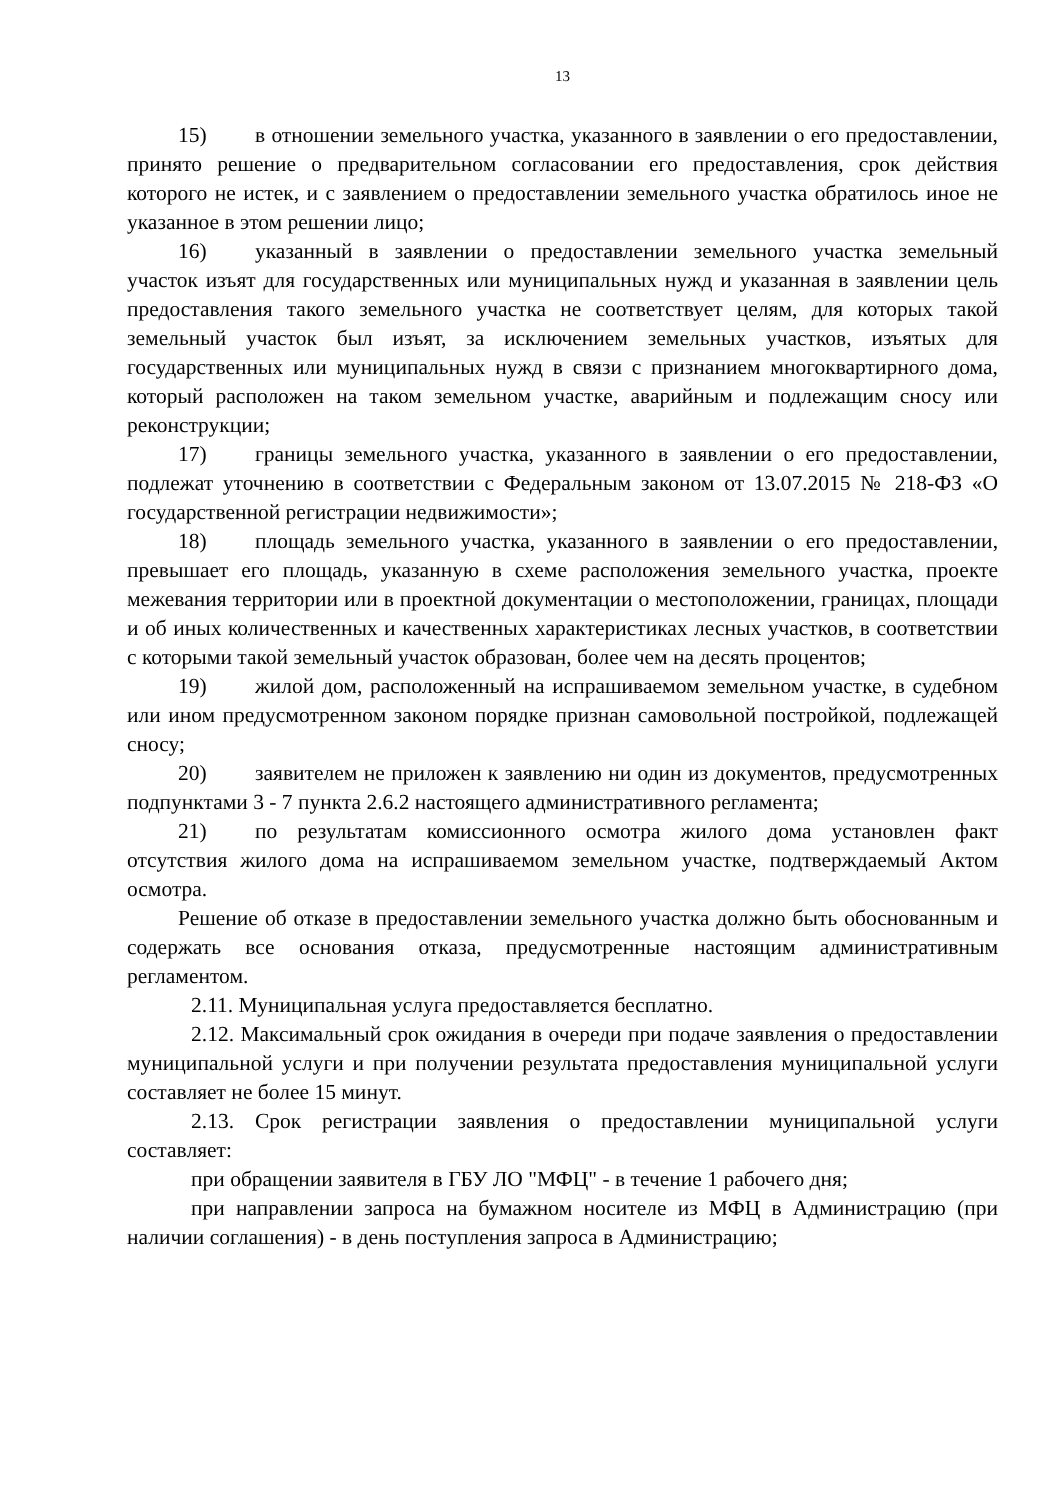13
15) в отношении земельного участка, указанного в заявлении о его предоставлении, принято решение о предварительном согласовании его предоставления, срок действия которого не истек, и с заявлением о предоставлении земельного участка обратилось иное не указанное в этом решении лицо;
16) указанный в заявлении о предоставлении земельного участка земельный участок изъят для государственных или муниципальных нужд и указанная в заявлении цель предоставления такого земельного участка не соответствует целям, для которых такой земельный участок был изъят, за исключением земельных участков, изъятых для государственных или муниципальных нужд в связи с признанием многоквартирного дома, который расположен на таком земельном участке, аварийным и подлежащим сносу или реконструкции;
17) границы земельного участка, указанного в заявлении о его предоставлении, подлежат уточнению в соответствии с Федеральным законом от 13.07.2015 № 218-ФЗ «О государственной регистрации недвижимости»;
18) площадь земельного участка, указанного в заявлении о его предоставлении, превышает его площадь, указанную в схеме расположения земельного участка, проекте межевания территории или в проектной документации о местоположении, границах, площади и об иных количественных и качественных характеристиках лесных участков, в соответствии с которыми такой земельный участок образован, более чем на десять процентов;
19) жилой дом, расположенный на испрашиваемом земельном участке, в судебном или ином предусмотренном законом порядке признан самовольной постройкой, подлежащей сносу;
20) заявителем не приложен к заявлению ни один из документов, предусмотренных подпунктами 3 - 7 пункта 2.6.2 настоящего административного регламента;
21) по результатам комиссионного осмотра жилого дома установлен факт отсутствия жилого дома на испрашиваемом земельном участке, подтверждаемый Актом осмотра.
Решение об отказе в предоставлении земельного участка должно быть обоснованным и содержать все основания отказа, предусмотренные настоящим административным регламентом.
2.11. Муниципальная услуга предоставляется бесплатно.
2.12. Максимальный срок ожидания в очереди при подаче заявления о предоставлении муниципальной услуги и при получении результата предоставления муниципальной услуги составляет не более 15 минут.
2.13. Срок регистрации заявления о предоставлении муниципальной услуги составляет:
при обращении заявителя в ГБУ ЛО "МФЦ" - в течение 1 рабочего дня;
при направлении запроса на бумажном носителе из МФЦ в Администрацию (при наличии соглашения) - в день поступления запроса в Администрацию;